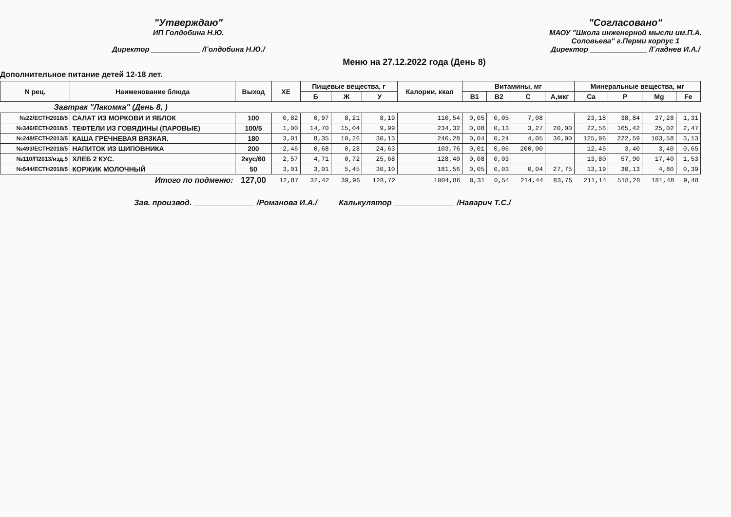"Утверждаю"
ИП Голдобина Н.Ю.
Директор ____________ /Голдобина Н.Ю./
"Согласовано"
МАОУ "Школа инженерной мысли им.П.А.
Соловьева" г.Перми корпус 1
Директор ______________ /Гладнев И.А./
Меню на 27.12.2022 года (День 8)
Дополнительное питание детей 12-18 лет.
| N рец. | Наименование блюда | Выход | ХЕ | Пищевые вещества, г | | | Калории, ккал | Витамины, мг | | | | Минеральные вещества, мг | | | |
| --- | --- | --- | --- | --- | --- | --- | --- | --- | --- | --- | --- | --- | --- | --- | --- |
| | | | | Б | Ж | У | | В1 | В2 | С | А,мкг | Ca | P | Mg | Fe |
| Завтрак "Лакомка" (День 8, ) | | | | | | | | | | | | | | | |
| №22/ЕСТН2018/5 | САЛАТ ИЗ МОРКОВИ И ЯБЛОК | 100 | 0,82 | 0,97 | 8,21 | 8,19 | 110,54 | 0,05 | 0,05 | 7,08 | | 23,18 | 38,84 | 27,28 | 1,31 |
| №346/ЕСТН2018/5 | ТЕФТЕЛИ ИЗ ГОВЯДИНЫ (ПАРОВЫЕ) | 100/5 | 1,00 | 14,70 | 15,04 | 9,99 | 234,32 | 0,08 | 0,13 | 3,27 | 20,00 | 22,56 | 165,42 | 25,02 | 2,47 |
| №248/ЕСТН2013/5 | КАША ГРЕЧНЕВАЯ ВЯЗКАЯ. | 180 | 3,01 | 8,35 | 10,26 | 30,13 | 246,28 | 0,04 | 0,24 | 4,05 | 36,00 | 125,96 | 222,59 | 103,58 | 3,13 |
| №493/ЕСТН2018/5 | НАПИТОК ИЗ ШИПОВНИКА | 200 | 2,46 | 0,68 | 0,28 | 24,63 | 103,76 | 0,01 | 0,06 | 200,00 | | 12,45 | 3,40 | 3,40 | 0,65 |
| №110/П2013/изд.5 | ХЛЕБ 2 КУС. | 2кус/60 | 2,57 | 4,71 | 0,72 | 25,68 | 128,40 | 0,08 | 0,03 | | | 13,80 | 57,90 | 17,40 | 1,53 |
| №544/ЕСТН2018/5 | КОРЖИК МОЛОЧНЫЙ | 50 | 3,01 | 3,01 | 5,45 | 30,10 | 181,56 | 0,05 | 0,03 | 0,04 | 27,75 | 13,19 | 30,13 | 4,80 | 0,39 |
| Итого по подменю: | | 127,00 | 12,87 | 32,42 | 39,96 | 128,72 | 1004,86 | 0,31 | 0,54 | 214,44 | 83,75 | 211,14 | 518,28 | 181,48 | 9,48 |
Зав. производ. ______________ /Романова И.А./ Калькулятор ______________ /Наварич Т.С./